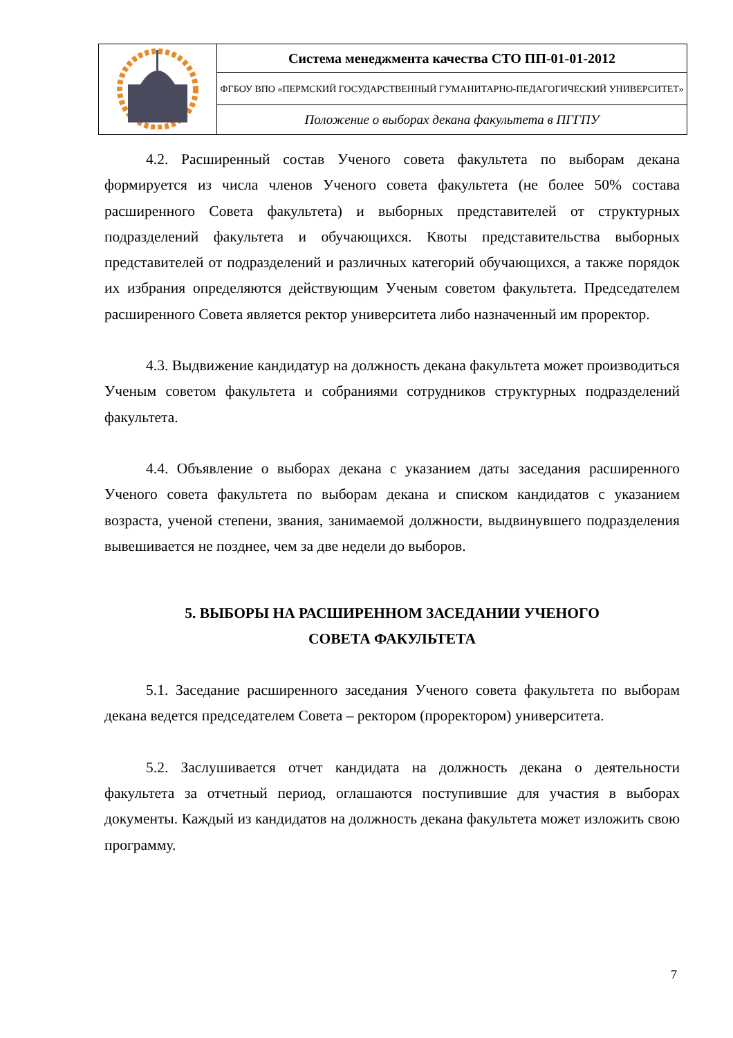| | Система менеджмента качества СТО ПП-01-01-2012 |
| | ФГБОУ ВПО «ПЕРМСКИЙ ГОСУДАРСТВЕННЫЙ ГУМАНИТАРНО-ПЕДАГОГИЧЕСКИЙ УНИВЕРСИТЕТ» |
| | Положение о выборах декана факультета в ПГГПУ |
4.2. Расширенный состав Ученого совета факультета по выборам декана формируется из числа членов Ученого совета факультета (не более 50% состава расширенного Совета факультета) и выборных представителей от структурных подразделений факультета и обучающихся. Квоты представительства выборных представителей от подразделений и различных категорий обучающихся, а также порядок их избрания определяются действующим Ученым советом факультета. Председателем расширенного Совета является ректор университета либо назначенный им проректор.
4.3. Выдвижение кандидатур на должность декана факультета может производиться Ученым советом факультета и собраниями сотрудников структурных подразделений факультета.
4.4. Объявление о выборах декана с указанием даты заседания расширенного Ученого совета факультета по выборам декана и списком кандидатов с указанием возраста, ученой степени, звания, занимаемой должности, выдвинувшего подразделения вывешивается не позднее, чем за две недели до выборов.
5. ВЫБОРЫ НА РАСШИРЕННОМ ЗАСЕДАНИИ УЧЕНОГО
СОВЕТА ФАКУЛЬТЕТА
5.1. Заседание расширенного заседания Ученого совета факультета по выборам декана ведется председателем Совета – ректором (проректором) университета.
5.2. Заслушивается отчет кандидата на должность декана о деятельности факультета за отчетный период, оглашаются поступившие для участия в выборах документы. Каждый из кандидатов на должность декана факультета может изложить свою программу.
7